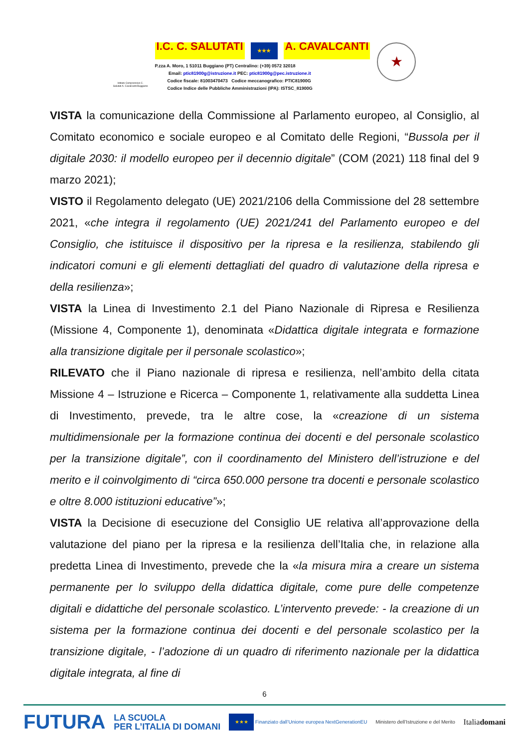Istituto Comprensivo C. Salutati A. Cavalcanti Buggiano
I.C. C. SALUTATI ★★★ A. CAVALCANTI
P.zza A. Moro, 1 51011 Buggiano (PT) Centralino: (+39) 0572 32018
Email: ptic81900g@istruzione.it PEC: ptic81900g@pec.istruzione.it
Codice fiscale: 81003470473 Codice meccanografico: PTIC81900G
Codice Indice delle Pubbliche Amministrazioni (IPA): ISTSC_81900G
★
VISTA la comunicazione della Commissione al Parlamento europeo, al Consiglio, al Comitato economico e sociale europeo e al Comitato delle Regioni, “Bussola per il digitale 2030: il modello europeo per il decennio digitale” (COM (2021) 118 final del 9 marzo 2021);
VISTO il Regolamento delegato (UE) 2021/2106 della Commissione del 28 settembre 2021, «che integra il regolamento (UE) 2021/241 del Parlamento europeo e del Consiglio, che istituisce il dispositivo per la ripresa e la resilienza, stabilendo gli indicatori comuni e gli elementi dettagliati del quadro di valutazione della ripresa e della resilienza»;
VISTA la Linea di Investimento 2.1 del Piano Nazionale di Ripresa e Resilienza (Missione 4, Componente 1), denominata «Didattica digitale integrata e formazione alla transizione digitale per il personale scolastico»;
RILEVATO che il Piano nazionale di ripresa e resilienza, nell’ambito della citata Missione 4 – Istruzione e Ricerca – Componente 1, relativamente alla suddetta Linea di Investimento, prevede, tra le altre cose, la «creazione di un sistema multidimensionale per la formazione continua dei docenti e del personale scolastico per la transizione digitale”, con il coordinamento del Ministero dell’istruzione e del merito e il coinvolgimento di “circa 650.000 persone tra docenti e personale scolastico e oltre 8.000 istituzioni educative”»;
VISTA la Decisione di esecuzione del Consiglio UE relativa all’approvazione della valutazione del piano per la ripresa e la resilienza dell’Italia che, in relazione alla predetta Linea di Investimento, prevede che la «la misura mira a creare un sistema permanente per lo sviluppo della didattica digitale, come pure delle competenze digitali e didattiche del personale scolastico. L’intervento prevede: - la creazione di un sistema per la formazione continua dei docenti e del personale scolastico per la transizione digitale, - l’adozione di un quadro di riferimento nazionale per la didattica digitale integrata, al fine di
6
FUTURA LA SCUOLA
PER L’ITALIA DI DOMANI ★★★ Finanziato dall’Unione europea NextGenerationEU Ministero dell’Istruzione e del Merito Italiadomani